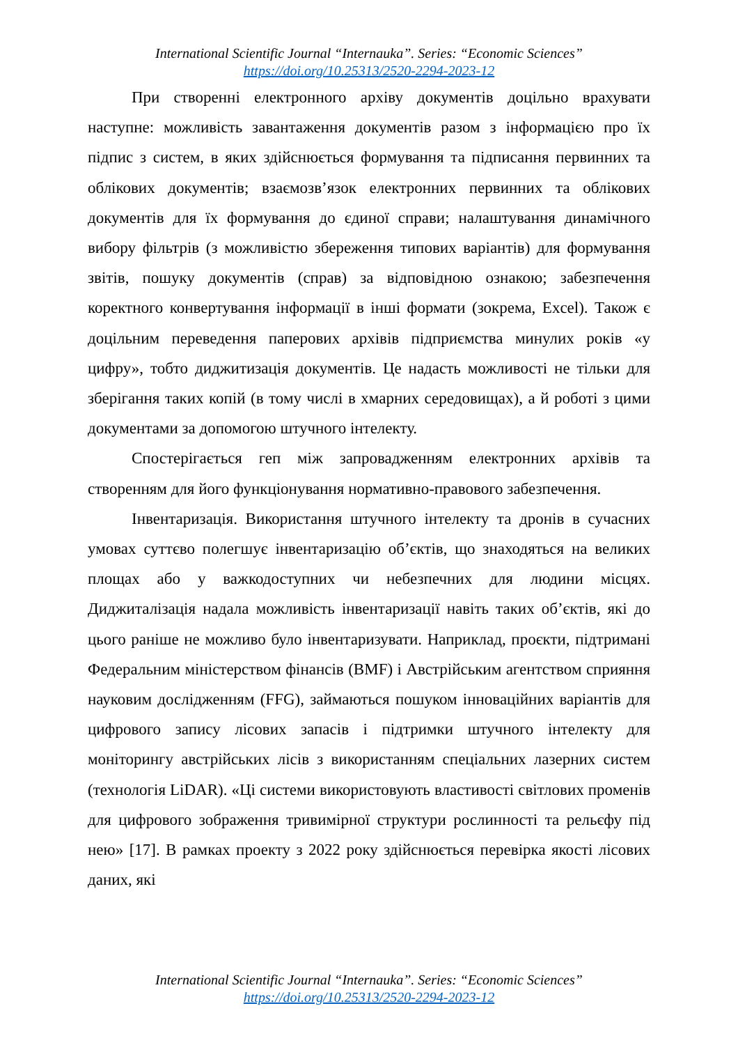International Scientific Journal “Internauka”. Series: “Economic Sciences”
https://doi.org/10.25313/2520-2294-2023-12
При створенні електронного архіву документів доцільно врахувати наступне: можливість завантаження документів разом з інформацією про їх підпис з систем, в яких здійснюється формування та підписання первинних та облікових документів; взаємозв’язок електронних первинних та облікових документів для їх формування до єдиної справи; налаштування динамічного вибору фільтрів (з можливістю збереження типових варіантів) для формування звітів, пошуку документів (справ) за відповідною ознакою; забезпечення коректного конвертування інформації в інші формати (зокрема, Excel). Також є доцільним переведення паперових архівів підприємства минулих років «у цифру», тобто диджитизація документів. Це надасть можливості не тільки для зберігання таких копій (в тому числі в хмарних середовищах), а й роботі з цими документами за допомогою штучного інтелекту.
Спостерігається геп між запровадженням електронних архівів та створенням для його функціонування нормативно-правового забезпечення.
Інвентаризація. Використання штучного інтелекту та дронів в сучасних умовах суттєво полегшує інвентаризацію об’єктів, що знаходяться на великих площах або у важкодоступних чи небезпечних для людини місцях. Диджиталізація надала можливість інвентаризації навіть таких об’єктів, які до цього раніше не можливо було інвентаризувати. Наприклад, проєкти, підтримані Федеральним міністерством фінансів (BMF) і Австрійським агентством сприяння науковим дослідженням (FFG), займаються пошуком інноваційних варіантів для цифрового запису лісових запасів і підтримки штучного інтелекту для моніторингу австрійських лісів з використанням спеціальних лазерних систем (технологія LiDAR). «Ці системи використовують властивості світлових променів для цифрового зображення тривимірної структури рослинності та рельєфу під нею» [17]. В рамках проекту з 2022 року здійснюється перевірка якості лісових даних, які
International Scientific Journal “Internauka”. Series: “Economic Sciences”
https://doi.org/10.25313/2520-2294-2023-12